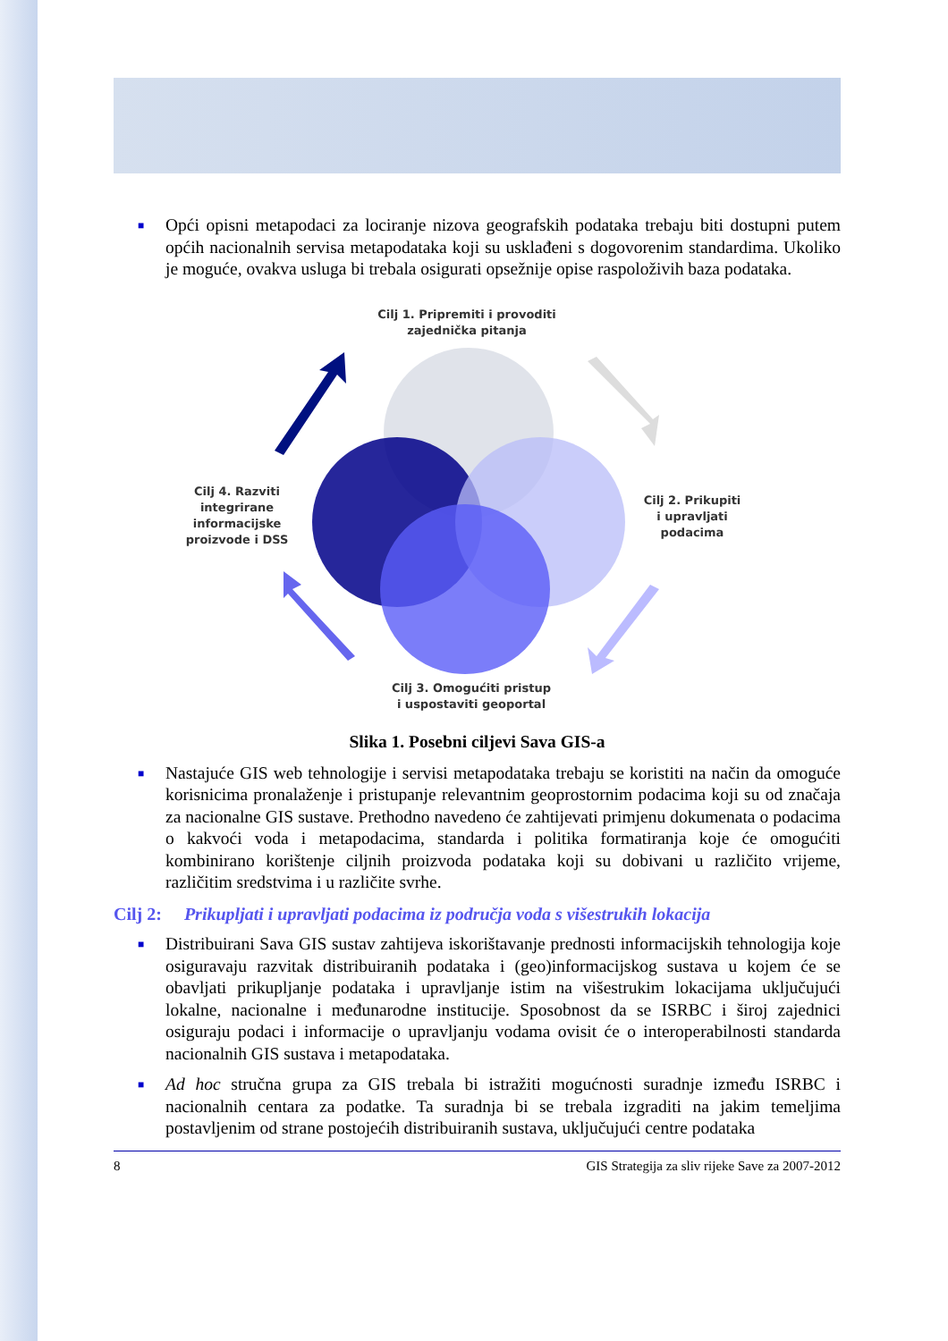■ Opći opisni metapodaci za lociranje nizova geografskih podataka trebaju biti dostupni putem općih nacionalnih servisa metapodataka koji su usklađeni s dogovorenim standardima. Ukoliko je moguće, ovakva usluga bi trebala osigurati opsežnije opise raspoloživih baza podataka.
Cilj 1. Pripremiti i provoditi
zajednička pitanja
Cilj 4. Razviti
integrirane
informacijske
proizvode i DSS
Cilj 2. Prikupiti
i upravljati
podacima
Cilj 3. Omogućiti pristup
i uspostaviti geoportal
Slika 1. Posebni ciljevi Sava GIS-a
■ Nastajuće GIS web tehnologije i servisi metapodataka trebaju se koristiti na način da omoguće korisnicima pronalaženje i pristupanje relevantnim geoprostornim podacima koji su od značaja za nacionalne GIS sustave. Prethodno navedeno će zahtijevati primjenu dokumenata o podacima o kakvoći voda i metapodacima, standarda i politika formatiranja koje će omogućiti kombinirano korištenje ciljnih proizvoda podataka koji su dobivani u različito vrijeme, različitim sredstvima i u različite svrhe.
Cilj 2: Prikupljati i upravljati podacima iz područja voda s višestrukih lokacija
■ Distribuirani Sava GIS sustav zahtijeva iskorištavanje prednosti informacijskih tehnologija koje osiguravaju razvitak distribuiranih podataka i (geo)informacijskog sustava u kojem će se obavljati prikupljanje podataka i upravljanje istim na višestrukim lokacijama uključujući lokalne, nacionalne i međunarodne institucije. Sposobnost da se ISRBC i široj zajednici osiguraju podaci i informacije o upravljanju vodama ovisit će o interoperabilnosti standarda nacionalnih GIS sustava i metapodataka.
■ Ad hoc stručna grupa za GIS trebala bi istražiti mogućnosti suradnje između ISRBC i nacionalnih centara za podatke. Ta suradnja bi se trebala izgraditi na jakim temeljima postavljenim od strane postojećih distribuiranih sustava, uključujući centre podataka
8 GIS Strategija za sliv rijeke Save za 2007-2012